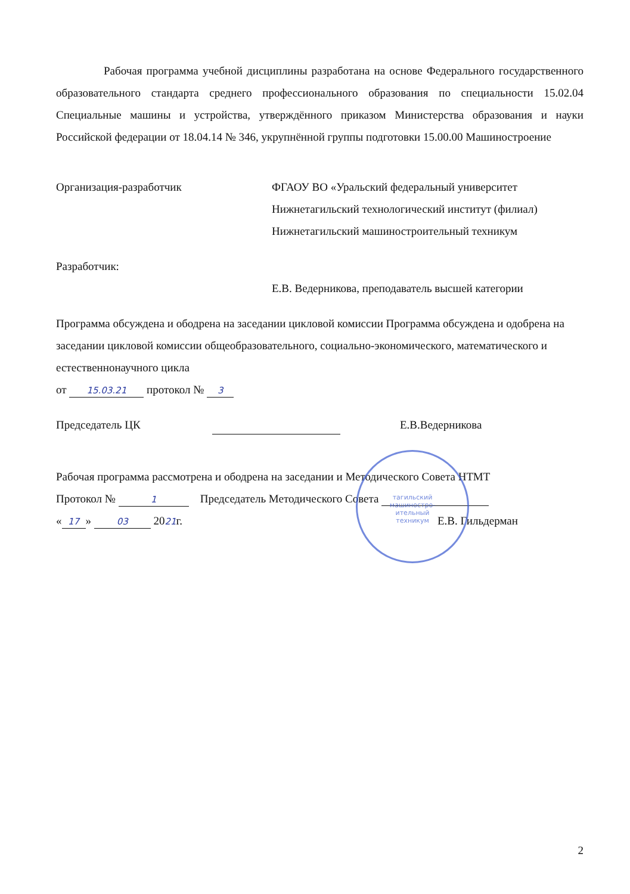Рабочая программа учебной дисциплины разработана на основе Федерального государственного образовательного стандарта среднего профессионального образования по специальности 15.02.04 Специальные машины и устройства, утверждённого приказом Министерства образования и науки Российской федерации от 18.04.14 № 346, укрупнённой группы подготовки 15.00.00 Машиностроение
Организация-разработчик ФГАОУ ВО «Уральский федеральный университет
Нижнетагильский технологический институт (филиал)
Нижнетагильский машиностроительный техникум
Разработчик:
Е.В. Ведерникова, преподаватель высшей категории
Программа обсуждена и ободрена на заседании цикловой комиссии Программа обсуждена и одобрена на заседании цикловой комиссии общеобразовательного, социально-экономического, математического и естественнонаучного цикла
от 15.03.21 протокол № 3
Председатель ЦК Е.В.Ведерникова
Рабочая программа рассмотрена и ободрена на заседании и Методического Совета НТМТ
Протокол № 1 Председатель Методического Совета
« 17 » 03 2021г. Е.В. Гильдерман
тагильский
машиностро-
ительный
техникум
2